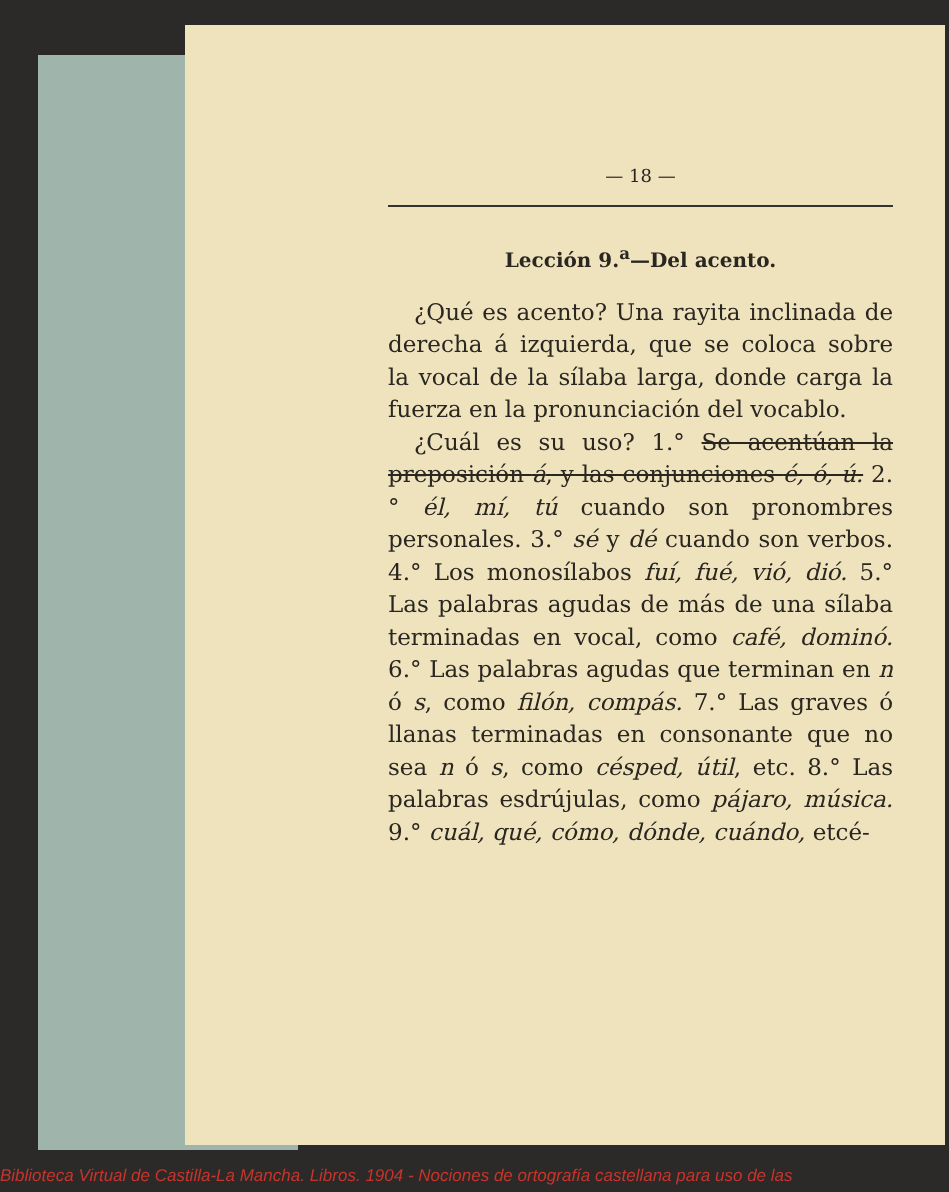— 18 —
Lección 9.<sup>a</sup>—Del acento.
¿Qué es acento? Una rayita inclinada de derecha á izquierda, que se coloca sobre la vocal de la sílaba larga, donde carga la fuerza en la pronunciación del vocablo.
¿Cuál es su uso? 1.° Se acentúan la preposición á, y las conjunciones é, ó, ú. 2.° él, mí, tú cuando son pronombres personales. 3.° sé y dé cuando son verbos. 4.° Los monosílabos fuí, fué, vió, dió. 5.° Las palabras agudas de más de una sílaba terminadas en vocal, como café, dominó. 6.° Las palabras agudas que terminan en n ó s, como filón, compás. 7.° Las graves ó llanas terminadas en consonante que no sea n ó s, como césped, útil, etc. 8.° Las palabras esdrújulas, como pájaro, música. 9.° cuál, qué, cómo, dónde, cuándo, etcé-
Biblioteca Virtual de Castilla-La Mancha. Libros. 1904 - Nociones de ortografía castellana para uso de las